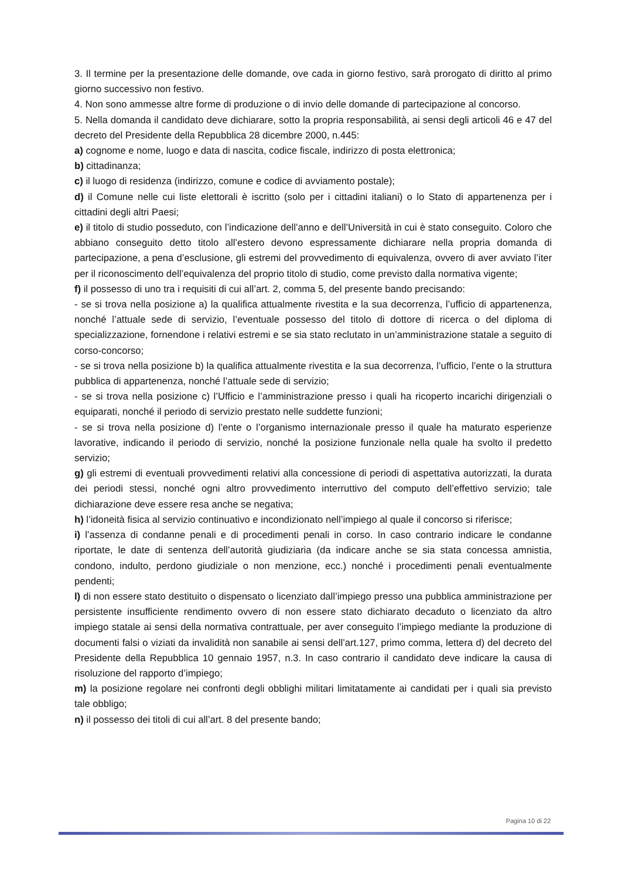3. Il termine per la presentazione delle domande, ove cada in giorno festivo, sarà prorogato di diritto al primo giorno successivo non festivo.
4. Non sono ammesse altre forme di produzione o di invio delle domande di partecipazione al concorso.
5. Nella domanda il candidato deve dichiarare, sotto la propria responsabilità, ai sensi degli articoli 46 e 47 del decreto del Presidente della Repubblica 28 dicembre 2000, n.445:
a) cognome e nome, luogo e data di nascita, codice fiscale, indirizzo di posta elettronica;
b) cittadinanza;
c) il luogo di residenza (indirizzo, comune e codice di avviamento postale);
d) il Comune nelle cui liste elettorali è iscritto (solo per i cittadini italiani) o lo Stato di appartenenza per i cittadini degli altri Paesi;
e) il titolo di studio posseduto, con l’indicazione dell’anno e dell’Università in cui è stato conseguito. Coloro che abbiano conseguito detto titolo all’estero devono espressamente dichiarare nella propria domanda di partecipazione, a pena d’esclusione, gli estremi del provvedimento di equivalenza, ovvero di aver avviato l’iter per il riconoscimento dell’equivalenza del proprio titolo di studio, come previsto dalla normativa vigente;
f) il possesso di uno tra i requisiti di cui all’art. 2, comma 5, del presente bando precisando:
- se si trova nella posizione a) la qualifica attualmente rivestita e la sua decorrenza, l’ufficio di appartenenza, nonché l’attuale sede di servizio, l’eventuale possesso del titolo di dottore di ricerca o del diploma di specializzazione, fornendone i relativi estremi e se sia stato reclutato in un’amministrazione statale a seguito di corso-concorso;
- se si trova nella posizione b) la qualifica attualmente rivestita e la sua decorrenza, l’ufficio, l’ente o la struttura pubblica di appartenenza, nonché l’attuale sede di servizio;
- se si trova nella posizione c) l’Ufficio e l’amministrazione presso i quali ha ricoperto incarichi dirigenziali o equiparati, nonché il periodo di servizio prestato nelle suddette funzioni;
- se si trova nella posizione d) l’ente o l’organismo internazionale presso il quale ha maturato esperienze lavorative, indicando il periodo di servizio, nonché la posizione funzionale nella quale ha svolto il predetto servizio;
g) gli estremi di eventuali provvedimenti relativi alla concessione di periodi di aspettativa autorizzati, la durata dei periodi stessi, nonché ogni altro provvedimento interruttivo del computo dell’effettivo servizio; tale dichiarazione deve essere resa anche se negativa;
h) l’idoneità fisica al servizio continuativo e incondizionato nell’impiego al quale il concorso si riferisce;
i) l’assenza di condanne penali e di procedimenti penali in corso. In caso contrario indicare le condanne riportate, le date di sentenza dell’autorità giudiziaria (da indicare anche se sia stata concessa amnistia, condono, indulto, perdono giudiziale o non menzione, ecc.) nonché i procedimenti penali eventualmente pendenti;
l) di non essere stato destituito o dispensato o licenziato dall’impiego presso una pubblica amministrazione per persistente insufficiente rendimento ovvero di non essere stato dichiarato decaduto o licenziato da altro impiego statale ai sensi della normativa contrattuale, per aver conseguito l’impiego mediante la produzione di documenti falsi o viziati da invalidità non sanabile ai sensi dell’art.127, primo comma, lettera d) del decreto del Presidente della Repubblica 10 gennaio 1957, n.3. In caso contrario il candidato deve indicare la causa di risoluzione del rapporto d’impiego;
m) la posizione regolare nei confronti degli obblighi militari limitatamente ai candidati per i quali sia previsto tale obbligo;
n) il possesso dei titoli di cui all’art. 8 del presente bando;
Pagina 10 di 22